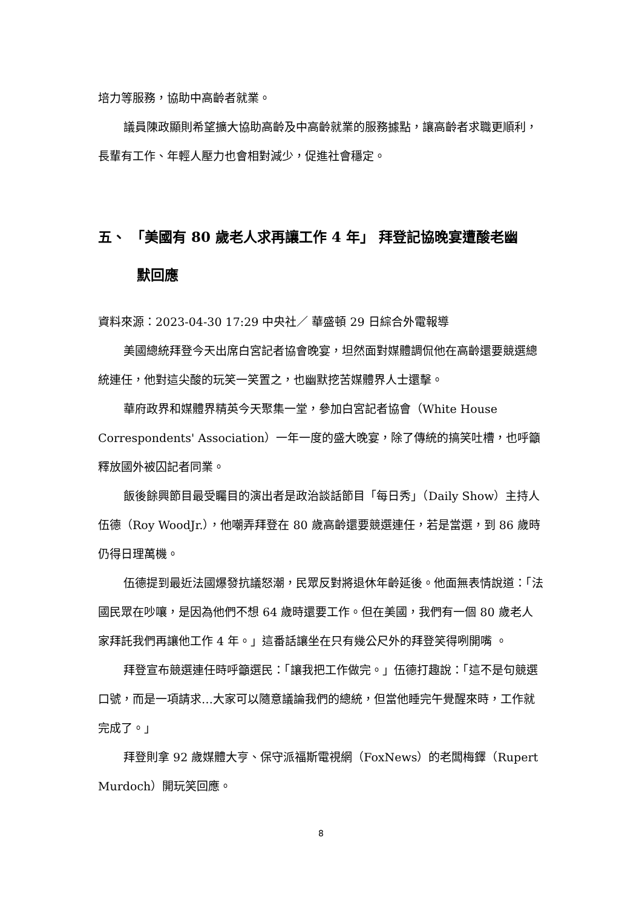培力等服務，協助中高齡者就業。
議員陳政顯則希望擴大協助高齡及中高齡就業的服務據點，讓高齡者求職更順利，長輩有工作、年輕人壓力也會相對減少，促進社會穩定。
五、 「美國有 80 歲老人求再讓工作 4 年」 拜登記協晚宴遭酸老幽
默回應
資料來源：2023-04-30 17:29 中央社／ 華盛頓 29 日綜合外電報導
美國總統拜登今天出席白宮記者協會晚宴，坦然面對媒體調侃他在高齡還要競選總統連任，他對這尖酸的玩笑一笑置之，也幽默挖苦媒體界人士還擊。
華府政界和媒體界精英今天聚集一堂，參加白宮記者協會（White House Correspondents' Association）一年一度的盛大晚宴，除了傳統的搞笑吐槽，也呼籲釋放國外被囚記者同業。
飯後餘興節目最受矚目的演出者是政治談話節目「每日秀」（Daily Show）主持人伍德（Roy WoodJr.），他嘲弄拜登在 80 歲高齡還要競選連任，若是當選，到 86 歲時仍得日理萬機。
伍德提到最近法國爆發抗議怒潮，民眾反對將退休年齡延後。他面無表情說道：「法國民眾在吵嚷，是因為他們不想 64 歲時還要工作。但在美國，我們有一個 80 歲老人家拜託我們再讓他工作 4 年。」這番話讓坐在只有幾公尺外的拜登笑得咧開嘴 。
拜登宣布競選連任時呼籲選民：「讓我把工作做完。」伍德打趣說：「這不是句競選口號，而是一項請求…大家可以隨意議論我們的總統，但當他睡完午覺醒來時，工作就完成了。」
拜登則拿 92 歲媒體大亨、保守派福斯電視網（FoxNews）的老闆梅鐸（Rupert Murdoch）開玩笑回應。
8